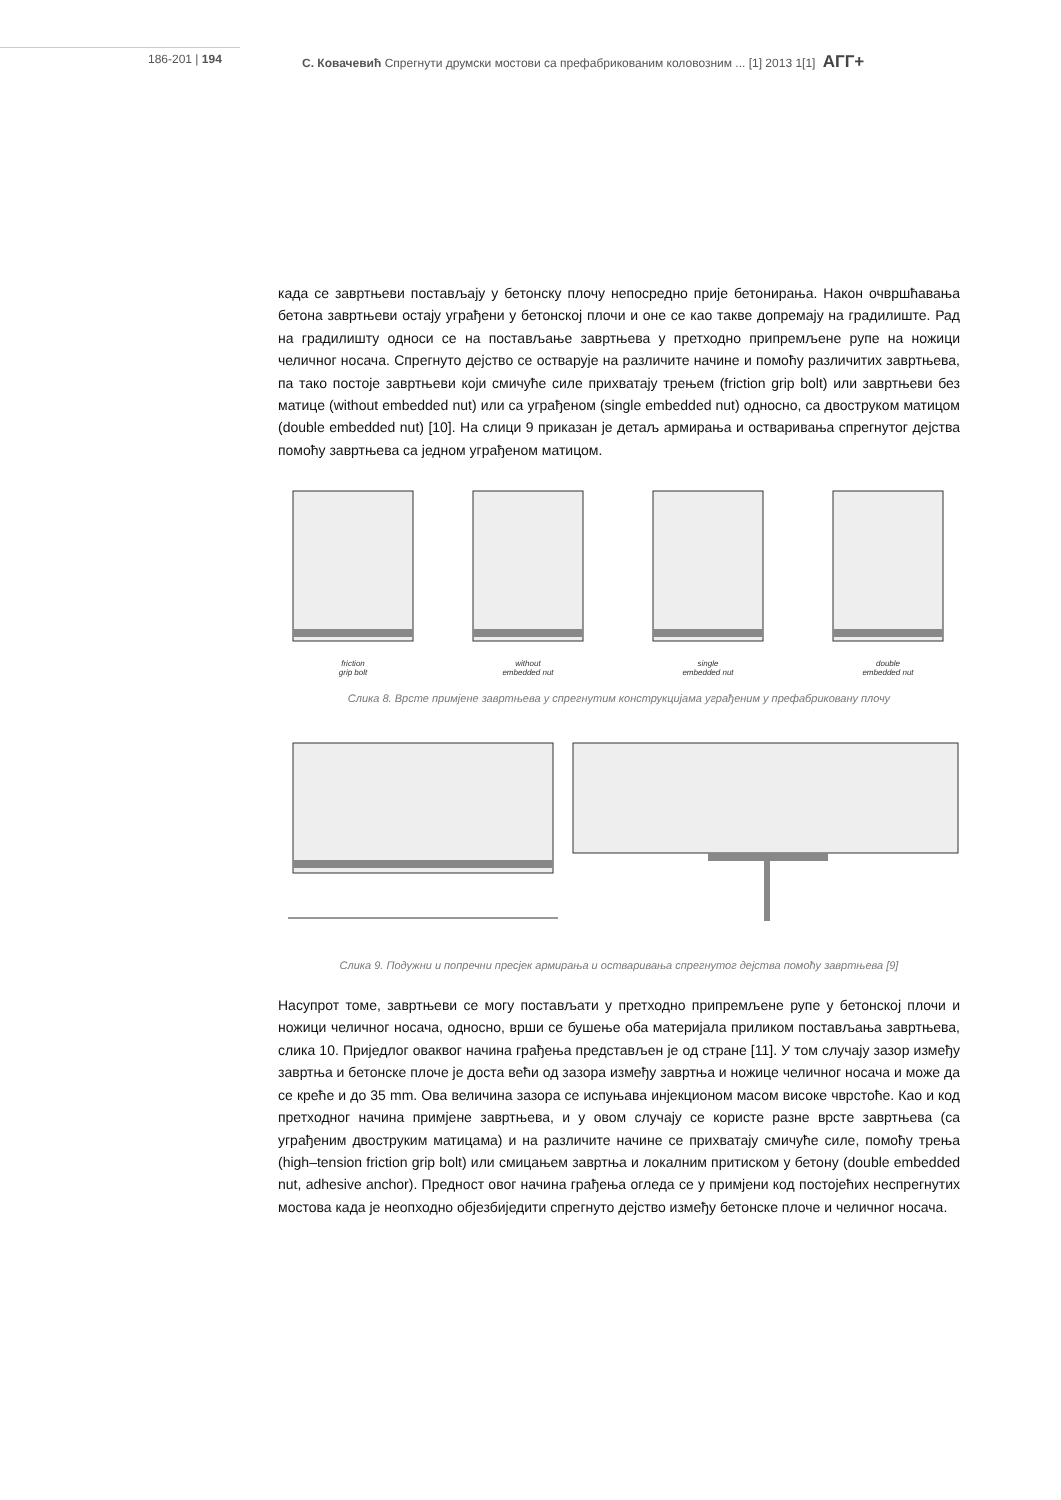186-201 | 194 С. Ковачевић Спрегнути друмски мостови са префабрикованим коловозним ... [1] 2013 1[1] АГГ+
када се завртњеви постављају у бетонску плочу непосредно прије бетонирања. Након очвршћавања бетона завртњеви остају уграђени у бетонској плочи и оне се као такве допремају на градилиште. Рад на градилишту односи се на постављање завртњева у претходно припремљене рупе на ножици челичног носача. Спрегнуто дејство се остварује на различите начине и помоћу различитих завртњева, па тако постоје завртњеви који смичуће силе прихватају трењем (friction grip bolt) или завртњеви без матице (without embedded nut) или са уграђеном (single embedded nut) односно, са двоструком матицом (double embedded nut) [10]. На слици 9 приказан је детаљ армирања и остваривања спрегнутог дејства помоћу завртњева са једном уграђеном матицом.
friction
grip bolt
without
embedded nut
single
embedded nut
double
embedded nut
Слика 8. Врсте примјене завртњева у спрегнутим конструкцијама уграђеним у префабриковану плочу
Слика 9. Подужни и попречни пресјек армирања и остваривања спрегнутог дејства помоћу завртњева [9]
Насупрот томе, завртњеви се могу постављати у претходно припремљене рупе у бетонској плочи и ножици челичног носача, односно, врши се бушење оба материјала приликом постављања завртњева, слика 10. Приједлог оваквог начина грађења представљен је од стране [11]. У том случају зазор између завртња и бетонске плоче је доста већи од зазора између завртња и ножице челичног носача и може да се креће и до 35 mm. Ова величина зазора се испуњава инјекционом масом високе чврстоће. Као и код претходног начина примјене завртњева, и у овом случају се користе разне врсте завртњева (са уграђеним двоструким матицама) и на различите начине се прихватају смичуће силе, помоћу трења (high–tension friction grip bolt) или смицањем завртња и локалним притиском у бетону (double embedded nut, adhesive anchor). Предност овог начина грађења огледа се у примјени код постојећих неспрегнутих мостова када је неопходно објезбиједити спрегнуто дејство између бетонске плоче и челичног носача.